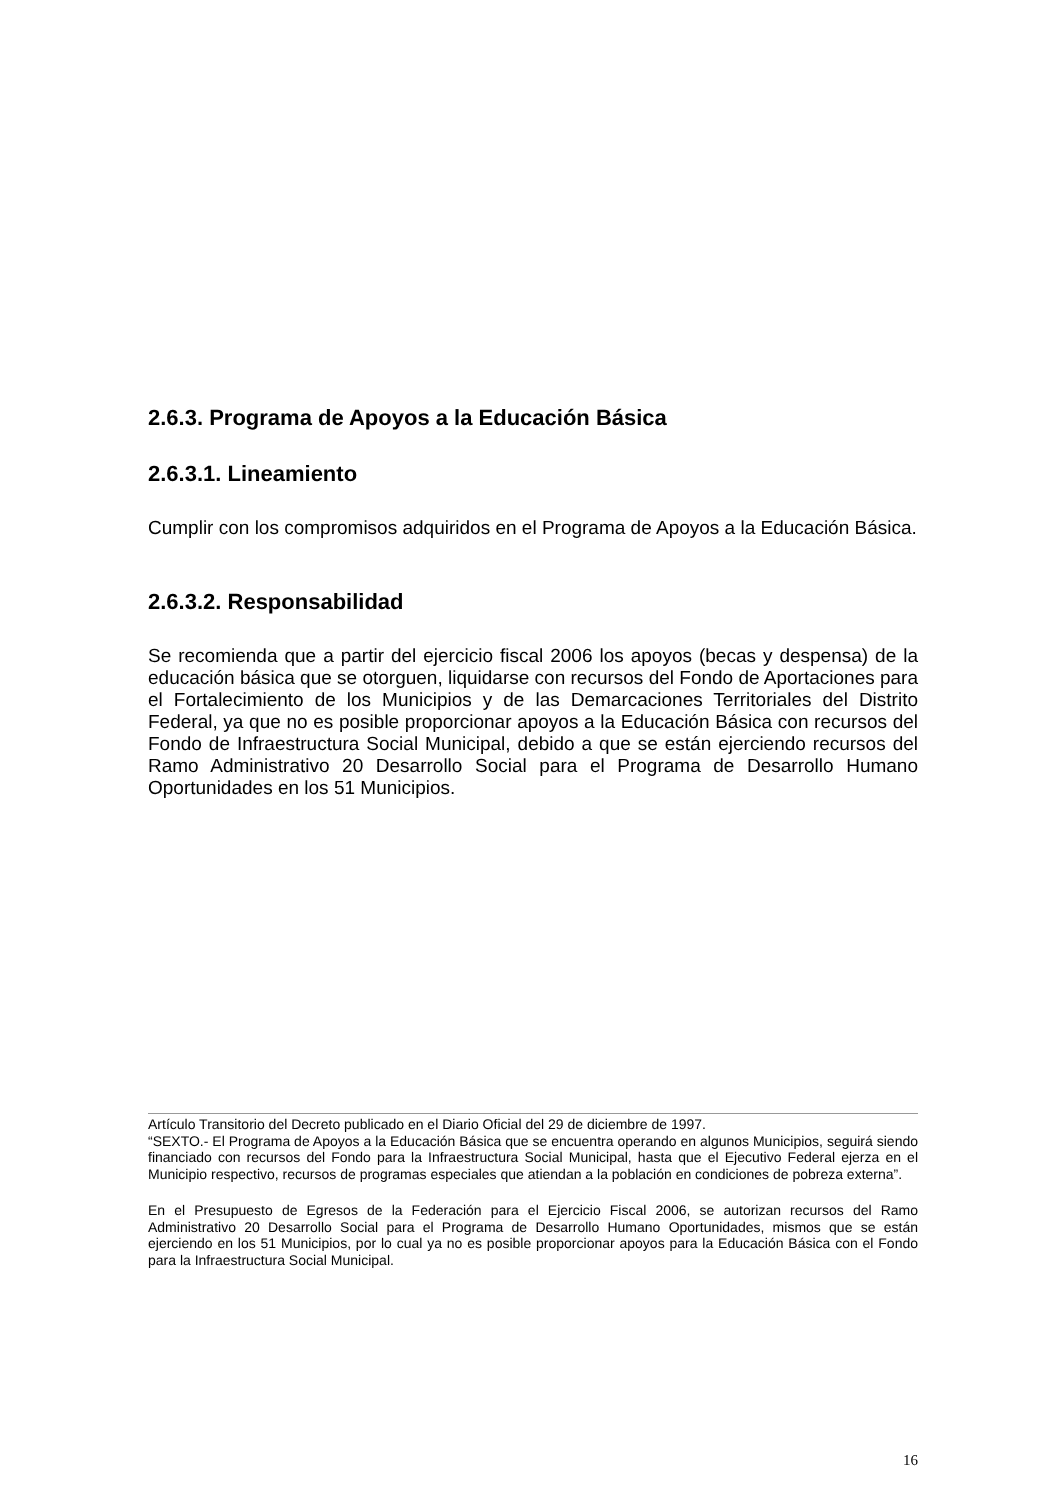2.6.3. Programa de Apoyos a la Educación Básica
2.6.3.1. Lineamiento
Cumplir con los compromisos adquiridos en el Programa de Apoyos a la Educación Básica.
2.6.3.2. Responsabilidad
Se recomienda que a partir del ejercicio fiscal 2006 los apoyos (becas y despensa) de la educación básica que se otorguen, liquidarse con recursos del Fondo de Aportaciones para el Fortalecimiento de los Municipios y de las Demarcaciones Territoriales del Distrito Federal, ya que no es posible proporcionar apoyos a la Educación Básica con recursos del Fondo de Infraestructura Social Municipal, debido a que se están ejerciendo recursos del Ramo Administrativo 20 Desarrollo Social para el Programa de Desarrollo Humano Oportunidades en los 51 Municipios.
Artículo Transitorio del Decreto publicado en el Diario Oficial del 29 de diciembre de 1997.
“SEXTO.- El Programa de Apoyos a la Educación Básica que se encuentra operando en algunos Municipios, seguirá siendo financiado con recursos del Fondo para la Infraestructura Social Municipal, hasta que el Ejecutivo Federal ejerza en el Municipio respectivo, recursos de programas especiales que atiendan a la población en condiciones de pobreza externa”.
En el Presupuesto de Egresos de la Federación para el Ejercicio Fiscal 2006, se autorizan recursos del Ramo Administrativo 20 Desarrollo Social para el Programa de Desarrollo Humano Oportunidades, mismos que se están ejerciendo en los 51 Municipios, por lo cual ya no es posible proporcionar apoyos para la Educación Básica con el Fondo para la Infraestructura Social Municipal.
16